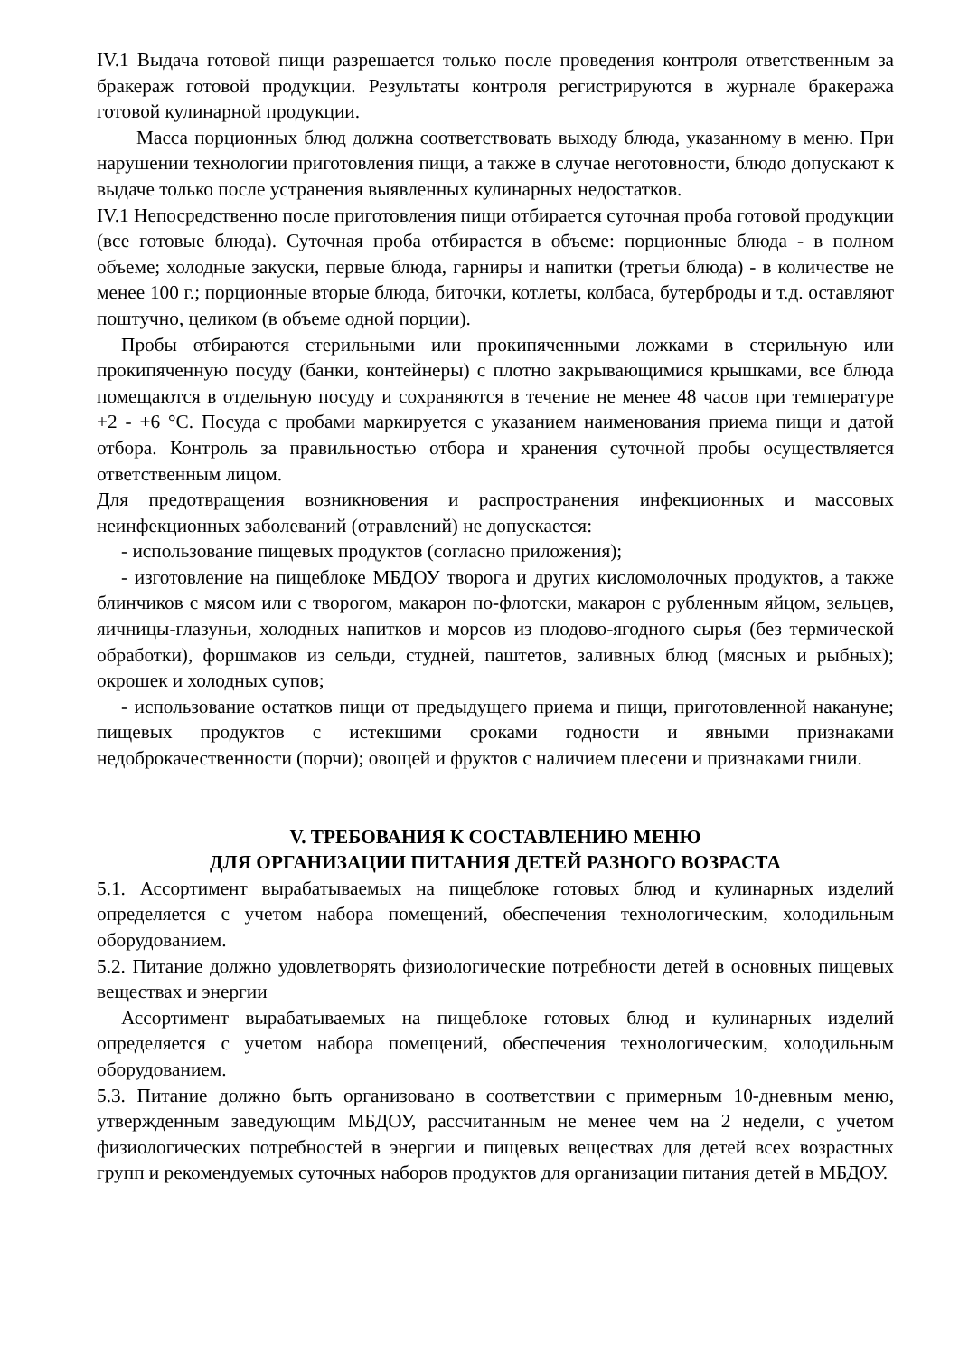IV.1 Выдача готовой пищи разрешается только после проведения контроля ответственным за бракераж готовой продукции. Результаты контроля регистрируются в журнале бракеража готовой кулинарной продукции.
Масса порционных блюд должна соответствовать выходу блюда, указанному в меню. При нарушении технологии приготовления пищи, а также в случае неготовности, блюдо допускают к выдаче только после устранения выявленных кулинарных недостатков.
IV.1 Непосредственно после приготовления пищи отбирается суточная проба готовой продукции (все готовые блюда). Суточная проба отбирается в объеме: порционные блюда - в полном объеме; холодные закуски, первые блюда, гарниры и напитки (третьи блюда) - в количестве не менее 100 г.; порционные вторые блюда, биточки, котлеты, колбаса, бутерброды и т.д. оставляют поштучно, целиком (в объеме одной порции).
Пробы отбираются стерильными или прокипяченными ложками в стерильную или прокипяченную посуду (банки, контейнеры) с плотно закрывающимися крышками, все блюда помещаются в отдельную посуду и сохраняются в течение не менее 48 часов при температуре +2 - +6 °С. Посуда с пробами маркируется с указанием наименования приема пищи и датой отбора. Контроль за правильностью отбора и хранения суточной пробы осуществляется ответственным лицом.
Для предотвращения возникновения и распространения инфекционных и массовых неинфекционных заболеваний (отравлений) не допускается:
- использование пищевых продуктов (согласно приложения);
- изготовление на пищеблоке МБДОУ творога и других кисломолочных продуктов, а также блинчиков с мясом или с творогом, макарон по-флотски, макарон с рубленным яйцом, зельцев, яичницы-глазуньи, холодных напитков и морсов из плодово-ягодного сырья (без термической обработки), форшмаков из сельди, студней, паштетов, заливных блюд (мясных и рыбных); окрошек и холодных супов;
- использование остатков пищи от предыдущего приема и пищи, приготовленной накануне; пищевых продуктов с истекшими сроками годности и явными признаками недоброкачественности (порчи); овощей и фруктов с наличием плесени и признаками гнили.
V. ТРЕБОВАНИЯ К СОСТАВЛЕНИЮ МЕНЮ
ДЛЯ ОРГАНИЗАЦИИ ПИТАНИЯ ДЕТЕЙ РАЗНОГО ВОЗРАСТА
5.1. Ассортимент вырабатываемых на пищеблоке готовых блюд и кулинарных изделий определяется с учетом набора помещений, обеспечения технологическим, холодильным оборудованием.
5.2. Питание должно удовлетворять физиологические потребности детей в основных пищевых веществах и энергии
Ассортимент вырабатываемых на пищеблоке готовых блюд и кулинарных изделий определяется с учетом набора помещений, обеспечения технологическим, холодильным оборудованием.
5.3. Питание должно быть организовано в соответствии с примерным 10-дневным меню, утвержденным заведующим МБДОУ, рассчитанным не менее чем на 2 недели, с учетом физиологических потребностей в энергии и пищевых веществах для детей всех возрастных групп и рекомендуемых суточных наборов продуктов для организации питания детей в МБДОУ.